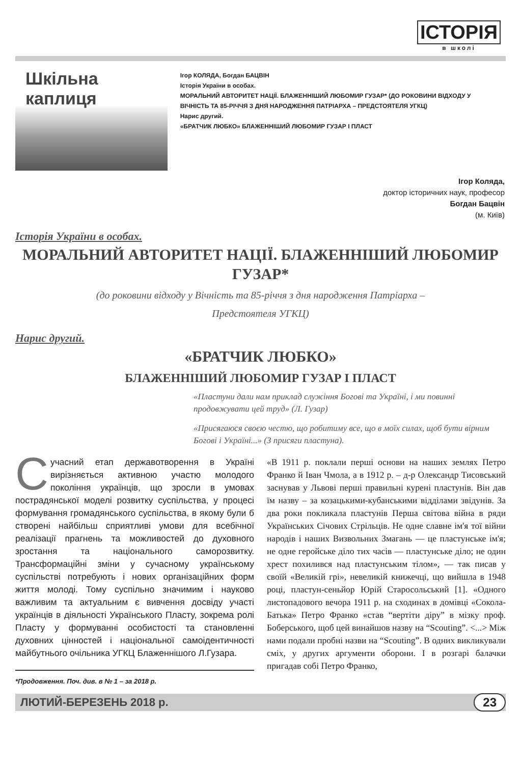ІСТОРІЯ
в школі
Шкільна каплиця
Ігор КОЛЯДА, Богдан БАЦВІН
Історія України в особах.
МОРАЛЬНИЙ АВТОРИТЕТ НАЦІЇ. БЛАЖЕННІШИЙ ЛЮБОМИР ГУЗАР* (ДО РОКОВИНИ ВІДХОДУ У ВІЧНІСТЬ ТА 85-РІЧЧЯ З ДНЯ НАРОДЖЕННЯ ПАТРІАРХА – ПРЕДСТОЯТЕЛЯ УГКЦ)
Нарис другий.
«БРАТЧИК ЛЮБКО» БЛАЖЕННІШИЙ ЛЮБОМИР ГУЗАР І ПЛАСТ
Ігор Коляда,
доктор історичних наук, професор
Богдан Бацвін
(м. Київ)
Історія України в особах.
МОРАЛЬНИЙ АВТОРИТЕТ НАЦІЇ. БЛАЖЕННІШИЙ ЛЮБОМИР ГУЗАР*
(до роковини відходу у Вічність та 85-річчя з дня народження Патріарха –
Предстоятеля УГКЦ)
Нарис другий.
«БРАТЧИК ЛЮБКО»
БЛАЖЕННІШИЙ ЛЮБОМИР ГУЗАР І ПЛАСТ
«Пластуни дали нам приклад служіння Богові та Україні, і ми повинні продовжувати цей труд» (Л. Гузар)
«Присягаюся своєю честю, що робитиму все, що в моїх силах, щоб бути вірним Богові і Україні...» (З присяги пластуна).
Сучасний етап державотворення в Україні вирізняється активною участю молодого покоління українців, що зросли в умовах пострадянської моделі розвитку суспільства, у процесі формування громадянського суспільства, в якому були б створені найбільш сприятливі умови для всебічної реалізації прагнень та можливостей до духовного зростання та національного саморозвитку. Трансформаційні зміни у сучасному українському суспільстві потребують і нових організаційних форм життя молоді. Тому суспільно значимим і науково важливим та актуальним є вивчення досвіду участі українців в діяльності Українського Пласту, зокрема ролі Пласту у формуванні особистості та становленні духовних цінностей і національної самоідентичності майбутнього очільника УГКЦ Блаженнішого Л.Гузара.
*Продовження. Поч. див. в № 1 – за 2018 р.
«В 1911 р. поклали перші основи на наших землях Петро Франко й Іван Чмола, а в 1912 р. – д-р Олександр Тисовський заснував у Львові перші правильні курені пластунів. Він дав їм назву – за козацькими-кубанськими відділами звідунів. За два роки покликала пластунів Перша світова війна в ряди Українських Січових Стрільців. Не одне славне ім'я тої війни народів і наших Визвольних Змагань — це пластунське ім'я; не одне геройське діло тих часів — пластунське діло; не один хрест похилився над пластунським тілом», — так писав у своїй «Великій грі», невеликій книжечці, що вийшла в 1948 році, пластун-сеньйор Юрій Старосольський [1]. «Одного листопадового вечора 1911 р. на сходинах в домівці «Сокола-Батька» Петро Франко «став “вертіти діру” в мізку проф. Боберського, щоб цей винайшов назву на “Scouting”. <...> Між нами подали пробні назви на “Scouting”. В одних викликували сміх, у других аргументи оборони. І в розгарі балачки пригадав собі Петро Франко,
ЛЮТИЙ-БЕРЕЗЕНЬ 2018 р. 23